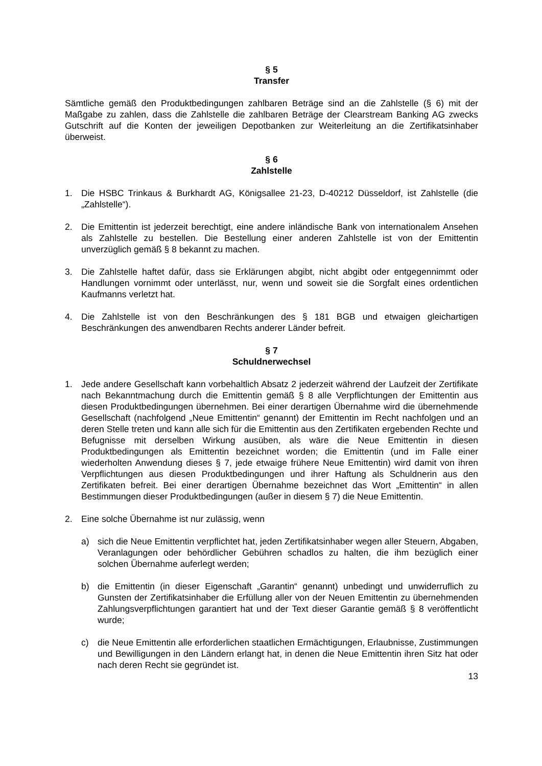§ 5
Transfer
Sämtliche gemäß den Produktbedingungen zahlbaren Beträge sind an die Zahlstelle (§ 6) mit der Maßgabe zu zahlen, dass die Zahlstelle die zahlbaren Beträge der Clearstream Banking AG zwecks Gutschrift auf die Konten der jeweiligen Depotbanken zur Weiterleitung an die Zertifikatsinhaber überweist.
§ 6
Zahlstelle
1. Die HSBC Trinkaus & Burkhardt AG, Königsallee 21-23, D-40212 Düsseldorf, ist Zahlstelle (die „Zahlstelle“).
2. Die Emittentin ist jederzeit berechtigt, eine andere inländische Bank von internationalem Ansehen als Zahlstelle zu bestellen. Die Bestellung einer anderen Zahlstelle ist von der Emittentin unverzüglich gemäß § 8 bekannt zu machen.
3. Die Zahlstelle haftet dafür, dass sie Erklärungen abgibt, nicht abgibt oder entgegennimmt oder Handlungen vornimmt oder unterlässt, nur, wenn und soweit sie die Sorgfalt eines ordentlichen Kaufmanns verletzt hat.
4. Die Zahlstelle ist von den Beschränkungen des § 181 BGB und etwaigen gleichartigen Beschränkungen des anwendbaren Rechts anderer Länder befreit.
§ 7
Schuldnerwechsel
1. Jede andere Gesellschaft kann vorbehaltlich Absatz 2 jederzeit während der Laufzeit der Zertifikate nach Bekanntmachung durch die Emittentin gemäß § 8 alle Verpflichtungen der Emittentin aus diesen Produktbedingungen übernehmen. Bei einer derartigen Übernahme wird die übernehmende Gesellschaft (nachfolgend „Neue Emittentin“ genannt) der Emittentin im Recht nachfolgen und an deren Stelle treten und kann alle sich für die Emittentin aus den Zertifikaten ergebenden Rechte und Befugnisse mit derselben Wirkung ausüben, als wäre die Neue Emittentin in diesen Produktbedingungen als Emittentin bezeichnet worden; die Emittentin (und im Falle einer wiederholten Anwendung dieses § 7, jede etwaige frühere Neue Emittentin) wird damit von ihren Verpflichtungen aus diesen Produktbedingungen und ihrer Haftung als Schuldnerin aus den Zertifikaten befreit. Bei einer derartigen Übernahme bezeichnet das Wort „Emittentin“ in allen Bestimmungen dieser Produktbedingungen (außer in diesem § 7) die Neue Emittentin.
2. Eine solche Übernahme ist nur zulässig, wenn
a) sich die Neue Emittentin verpflichtet hat, jeden Zertifikatsinhaber wegen aller Steuern, Abgaben, Veranlagungen oder behördlicher Gebühren schadlos zu halten, die ihm bezüglich einer solchen Übernahme auferlegt werden;
b) die Emittentin (in dieser Eigenschaft „Garantin“ genannt) unbedingt und unwiderruflich zu Gunsten der Zertifikatsinhaber die Erfüllung aller von der Neuen Emittentin zu übernehmenden Zahlungsverpflichtungen garantiert hat und der Text dieser Garantie gemäß § 8 veröffentlicht wurde;
c) die Neue Emittentin alle erforderlichen staatlichen Ermächtigungen, Erlaubnisse, Zustimmungen und Bewilligungen in den Ländern erlangt hat, in denen die Neue Emittentin ihren Sitz hat oder nach deren Recht sie gegründet ist.
13